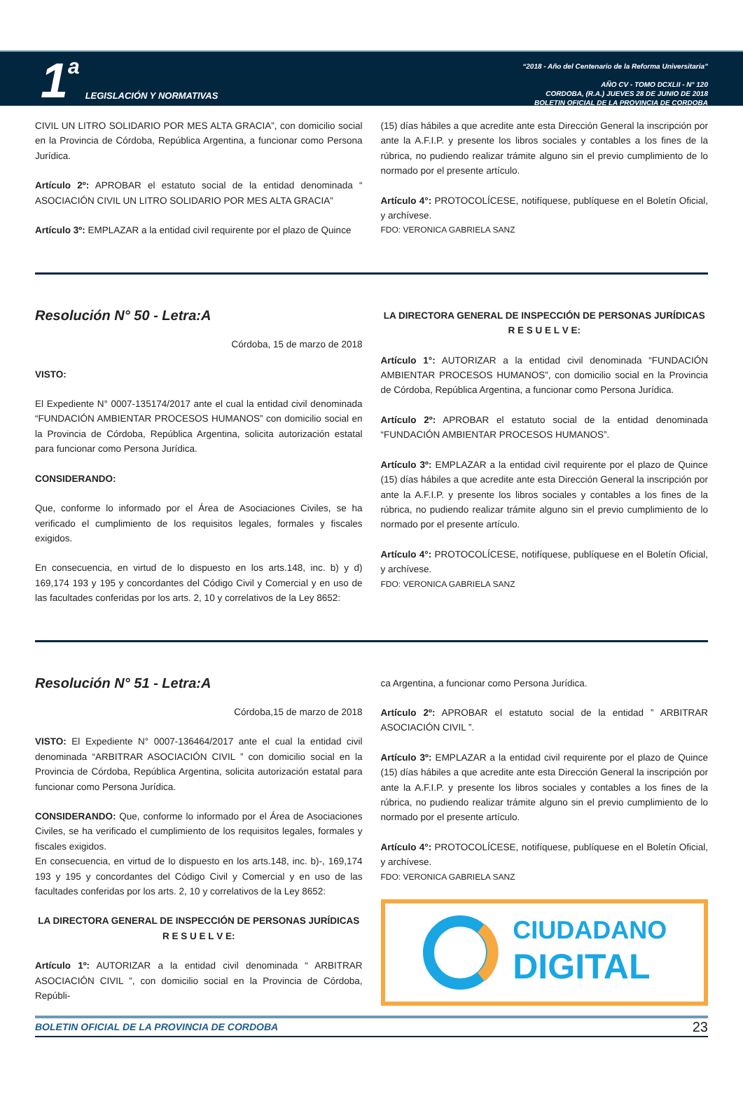1 a LEGISLACIÓN Y NORMATIVAS
“2018 - Año del Centenario de la Reforma Universitaria”
AÑO CV - TOMO DCXLII - N° 120
CORDOBA, (R.A.) JUEVES 28 DE JUNIO DE 2018
BOLETIN OFICIAL DE LA PROVINCIA DE CORDOBA
CIVIL UN LITRO SOLIDARIO POR MES ALTA GRACIA”, con domicilio social en la Provincia de Córdoba, República Argentina, a funcionar como Persona Jurídica.
Artículo 2º: APROBAR el estatuto social de la entidad denominada “ ASOCIACIÓN CIVIL UN LITRO SOLIDARIO POR MES ALTA GRACIA”
Artículo 3º: EMPLAZAR a la entidad civil requirente por el plazo de Quince
(15) días hábiles a que acredite ante esta Dirección General la inscripción por ante la A.F.I.P. y presente los libros sociales y contables a los fines de la rúbrica, no pudiendo realizar trámite alguno sin el previo cumplimiento de lo normado por el presente artículo.
Artículo 4°: PROTOCOLÍCESE, notifíquese, publíquese en el Boletín Oficial, y archívese.
FDO: VERONICA GABRIELA SANZ
Resolución N° 50 - Letra:A
Córdoba, 15 de marzo de 2018
VISTO:
El Expediente N° 0007-135174/2017 ante el cual la entidad civil denominada “FUNDACIÓN AMBIENTAR PROCESOS HUMANOS” con domicilio social en la Provincia de Córdoba, República Argentina, solicita autorización estatal para funcionar como Persona Jurídica.
CONSIDERANDO:
Que, conforme lo informado por el Área de Asociaciones Civiles, se ha verificado el cumplimiento de los requisitos legales, formales y fiscales exigidos.
En consecuencia, en virtud de lo dispuesto en los arts.148, inc. b) y d) 169,174 193 y 195 y concordantes del Código Civil y Comercial y en uso de las facultades conferidas por los arts. 2, 10 y correlativos de la Ley 8652:
LA DIRECTORA GENERAL DE INSPECCIÓN DE PERSONAS JURÍDICAS
R E S U E L V E:
Artículo 1°: AUTORIZAR a la entidad civil denominada “FUNDACIÓN AMBIENTAR PROCESOS HUMANOS”, con domicilio social en la Provincia de Córdoba, República Argentina, a funcionar como Persona Jurídica.
Artículo 2º: APROBAR el estatuto social de la entidad denominada “FUNDACIÓN AMBIENTAR PROCESOS HUMANOS”.
Artículo 3º: EMPLAZAR a la entidad civil requirente por el plazo de Quince (15) días hábiles a que acredite ante esta Dirección General la inscripción por ante la A.F.I.P. y presente los libros sociales y contables a los fines de la rúbrica, no pudiendo realizar trámite alguno sin el previo cumplimiento de lo normado por el presente artículo.
Artículo 4°: PROTOCOLÍCESE, notifíquese, publíquese en el Boletín Oficial, y archívese.
FDO: VERONICA GABRIELA SANZ
Resolución N° 51 - Letra:A
Córdoba,15 de marzo de 2018
VISTO: El Expediente N° 0007-136464/2017 ante el cual la entidad civil denominada “ARBITRAR ASOCIACIÓN CIVIL ” con domicilio social en la Provincia de Córdoba, República Argentina, solicita autorización estatal para funcionar como Persona Jurídica.
CONSIDERANDO: Que, conforme lo informado por el Área de Asociaciones Civiles, se ha verificado el cumplimiento de los requisitos legales, formales y fiscales exigidos.
En consecuencia, en virtud de lo dispuesto en los arts.148, inc. b)-, 169,174 193 y 195 y concordantes del Código Civil y Comercial y en uso de las facultades conferidas por los arts. 2, 10 y correlativos de la Ley 8652:
LA DIRECTORA GENERAL DE INSPECCIÓN DE PERSONAS JURÍDICAS
R E S U E L V E:
Artículo 1º: AUTORIZAR a la entidad civil denominada “ ARBITRAR ASOCIACIÓN CIVIL ”, con domicilio social en la Provincia de Córdoba, Repúbli-
ca Argentina, a funcionar como Persona Jurídica.
Artículo 2º: APROBAR el estatuto social de la entidad ” ARBITRAR ASOCIACIÓN CIVIL ”.
Artículo 3º: EMPLAZAR a la entidad civil requirente por el plazo de Quince (15) días hábiles a que acredite ante esta Dirección General la inscripción por ante la A.F.I.P. y presente los libros sociales y contables a los fines de la rúbrica, no pudiendo realizar trámite alguno sin el previo cumplimiento de lo normado por el presente artículo.
Artículo 4°: PROTOCOLÍCESE, notifíquese, publíquese en el Boletín Oficial, y archívese.
FDO: VERONICA GABRIELA SANZ
CIUDADANO
DIGITAL
BOLETIN OFICIAL DE LA PROVINCIA DE CORDOBA 23